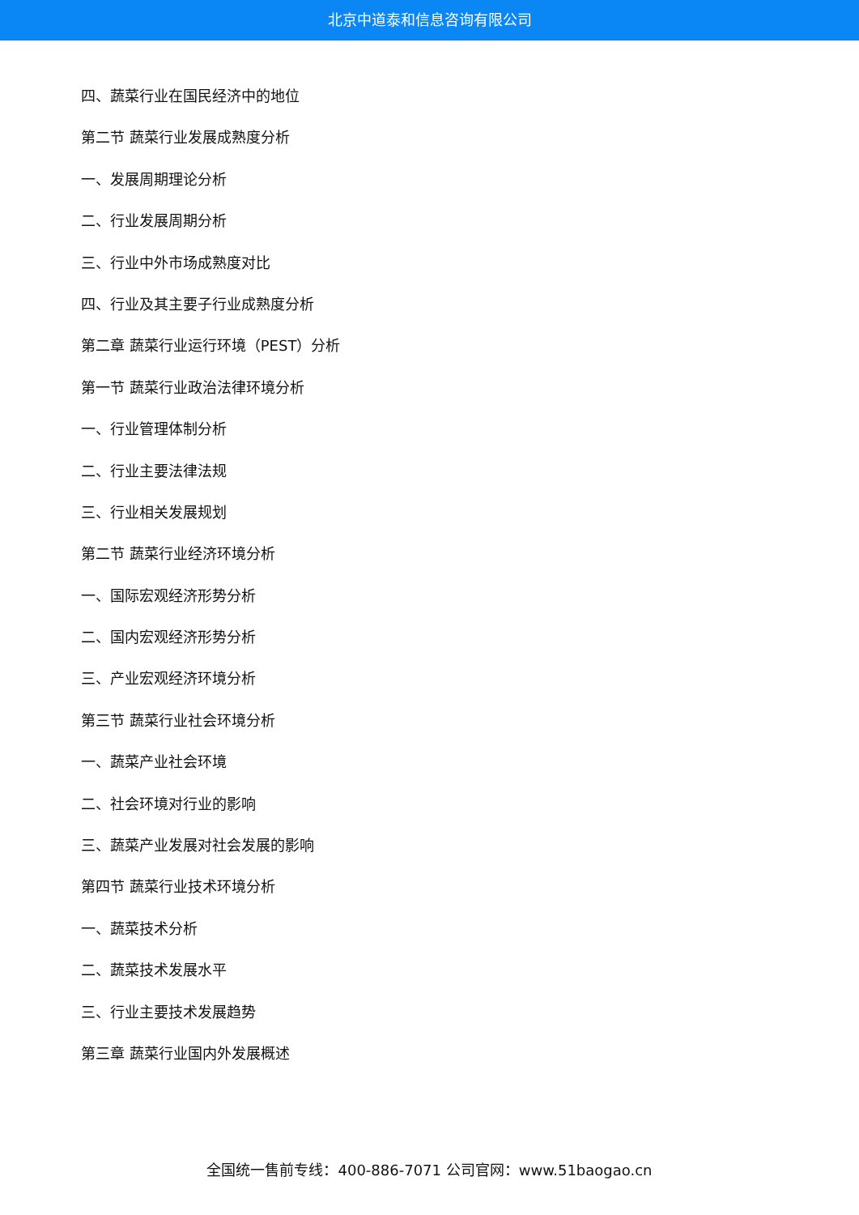北京中道泰和信息咨询有限公司
四、蔬菜行业在国民经济中的地位
第二节 蔬菜行业发展成熟度分析
一、发展周期理论分析
二、行业发展周期分析
三、行业中外市场成熟度对比
四、行业及其主要子行业成熟度分析
第二章 蔬菜行业运行环境（PEST）分析
第一节 蔬菜行业政治法律环境分析
一、行业管理体制分析
二、行业主要法律法规
三、行业相关发展规划
第二节 蔬菜行业经济环境分析
一、国际宏观经济形势分析
二、国内宏观经济形势分析
三、产业宏观经济环境分析
第三节 蔬菜行业社会环境分析
一、蔬菜产业社会环境
二、社会环境对行业的影响
三、蔬菜产业发展对社会发展的影响
第四节 蔬菜行业技术环境分析
一、蔬菜技术分析
二、蔬菜技术发展水平
三、行业主要技术发展趋势
第三章 蔬菜行业国内外发展概述
全国统一售前专线：400-886-7071 公司官网：www.51baogao.cn